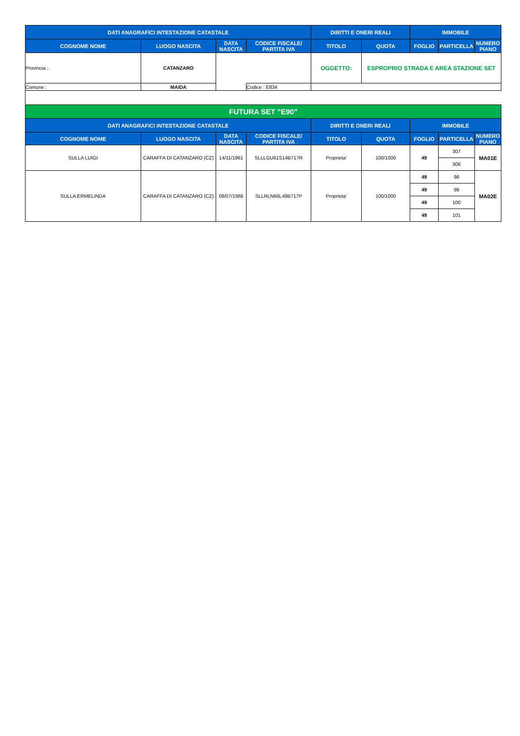| DATI ANAGRAFICI INTESTAZIONE CATASTALE | | | | DIRITTI E ONERI REALI | | IMMOBILE | | |
| --- | --- | --- | --- | --- | --- | --- | --- | --- |
| COGNOME NOME | LUOGO NASCITA | DATA NASCITA | CODICE FISCALE/ PARTITA IVA | TITOLO | QUOTA | FOGLIO | PARTICELLA | NUMERO PIANO |
| Provincia : | CATANZARO | | | OGGETTO: | ESPROPRIO STRADA E AREA STAZIONE SET | | | |
| Comune : | MAIDA | | Codice : E834 | | | | | |
| FUTURA SET "E90" | | | | | | | | |
| DATI ANAGRAFICI INTESTAZIONE CATASTALE | | | | DIRITTI E ONERI REALI | | IMMOBILE | | |
| COGNOME NOME | LUOGO NASCITA | DATA NASCITA | CODICE FISCALE/ PARTITA IVA | TITOLO | QUOTA | FOGLIO | PARTICELLA | NUMERO PIANO |
| SULLA LUIGI | CARAFFA DI CATANZARO (CZ) | 14/11/1961 | SLLLGU61S14B717R | Proprieta' | 100/1000 | 49 | 307 | MA01E |
| | | | | | | | 306 | |
| SULLA ERMELINDA | CARAFFA DI CATANZARO (CZ) | 08/07/1966 | SLLRLN66L48B717P | Proprieta' | 100/1000 | 49 | 98 | MA02E |
| | | | | | | 49 | 99 | |
| | | | | | | 49 | 100 | |
| | | | | | | 49 | 101 | |